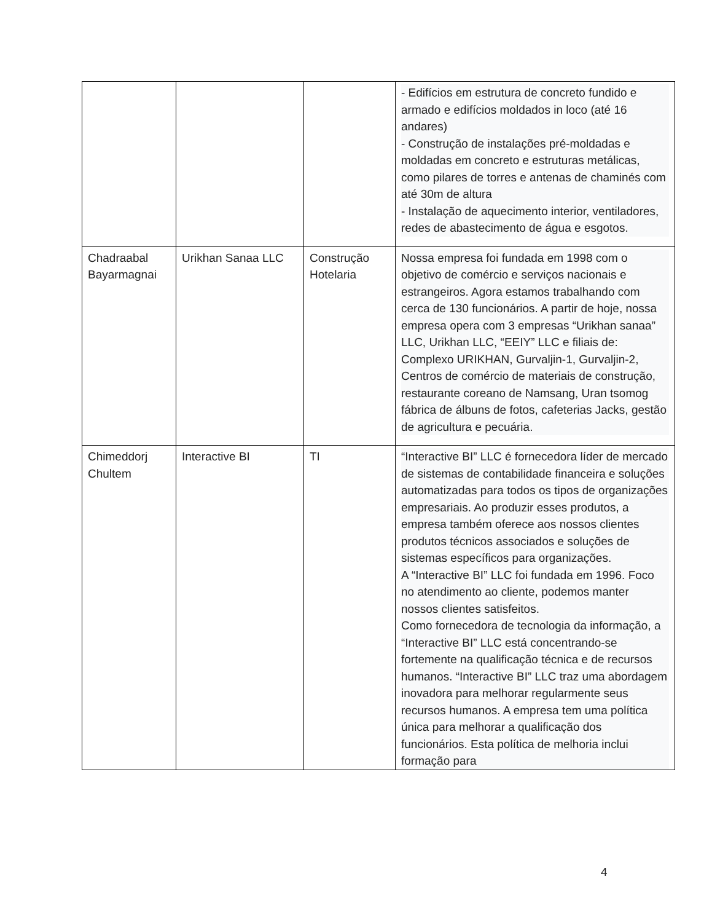| | | | - Edifícios em estrutura de concreto fundido e armado e edifícios moldados in loco (até 16 andares) - Construção de instalações pré-moldadas e moldadas em concreto e estruturas metálicas, como pilares de torres e antenas de chaminés com até 30m de altura - Instalação de aquecimento interior, ventiladores, redes de abastecimento de água e esgotos. |
| Chadraabal Bayarmagnai | Urikhan Sanaa LLC | Construção Hotelaria | Nossa empresa foi fundada em 1998 com o objetivo de comércio e serviços nacionais e estrangeiros. Agora estamos trabalhando com cerca de 130 funcionários. A partir de hoje, nossa empresa opera com 3 empresas “Urikhan sanaa” LLC, Urikhan LLC, “EEIY” LLC e filiais de: Complexo URIKHAN, Gurvaljin-1, Gurvaljin-2, Centros de comércio de materiais de construção, restaurante coreano de Namsang, Uran tsomog fábrica de álbuns de fotos, cafeterias Jacks, gestão de agricultura e pecuária. |
| Chimeddorj Chultem | Interactive BI | TI | “Interactive BI” LLC é fornecedora líder de mercado de sistemas de contabilidade financeira e soluções automatizadas para todos os tipos de organizações empresariais. Ao produzir esses produtos, a empresa também oferece aos nossos clientes produtos técnicos associados e soluções de sistemas específicos para organizações. A “Interactive BI” LLC foi fundada em 1996. Foco no atendimento ao cliente, podemos manter nossos clientes satisfeitos. Como fornecedora de tecnologia da informação, a “Interactive BI” LLC está concentrando-se fortemente na qualificação técnica e de recursos humanos. “Interactive BI” LLC traz uma abordagem inovadora para melhorar regularmente seus recursos humanos. A empresa tem uma política única para melhorar a qualificação dos funcionários. Esta política de melhoria inclui formação para |
4